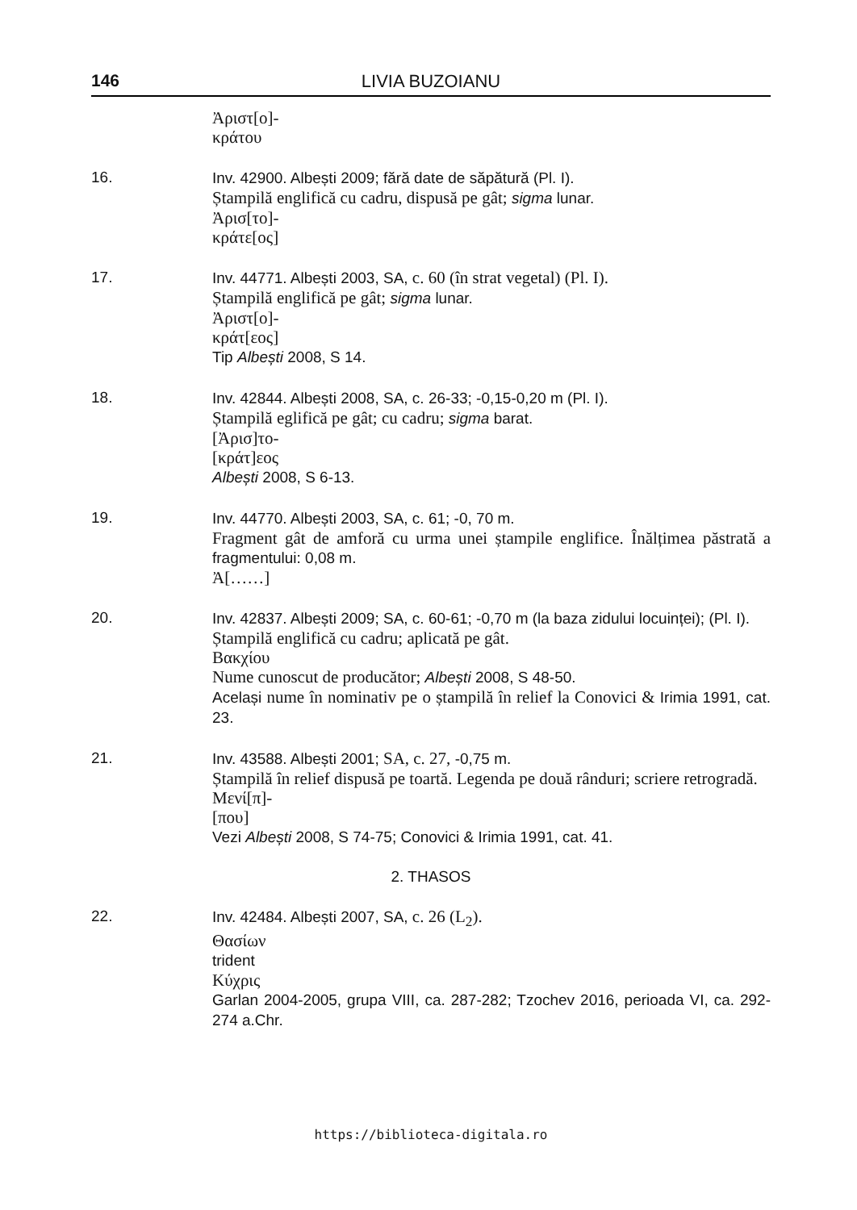146 LIVIA BUZOIANU
Ἀριστ[ο]-
κράτου
16. Inv. 42900. Albești 2009; fără date de săpătură (Pl. I).
Ștampilă englifică cu cadru, dispusă pe gât; sigma lunar.
Ἀρισ[το]-
κράτε[ος]
17. Inv. 44771. Albești 2003, SA, c. 60 (în strat vegetal) (Pl. I).
Ștampilă englifică pe gât; sigma lunar.
Ἀριστ[ο]-
κράτ[εος]
Tip Albești 2008, S 14.
18. Inv. 42844. Albești 2008, SA, c. 26-33; -0,15-0,20 m (Pl. I).
Ștampilă eglifică pe gât; cu cadru; sigma barat.
[Ἀρισ]το-
[κράτ]εος
Albești 2008, S 6-13.
19. Inv. 44770. Albești 2003, SA, c. 61; -0, 70 m.
Fragment gât de amforă cu urma unei ștampile englifice. Înălțimea păstrată a fragmentului: 0,08 m.
Ἀ[……]
20. Inv. 42837. Albești 2009; SA, c. 60-61; -0,70 m (la baza zidului locuinței); (Pl. I).
Ștampilă englifică cu cadru; aplicată pe gât.
Βακχίου
Nume cunoscut de producător; Albești 2008, S 48-50.
Același nume în nominativ pe o ștampilă în relief la Conovici & Irimia 1991, cat. 23.
21. Inv. 43588. Albești 2001; SA, c. 27, -0,75 m.
Ștampilă în relief dispusă pe toartă. Legenda pe două rânduri; scriere retrogradă.
Μενί[π]-
[που]
Vezi Albești 2008, S 74-75; Conovici & Irimia 1991, cat. 41.
2. THASOS
22. Inv. 42484. Albești 2007, SA, c. 26 (L<sub>2</sub>).
Θασίων
trident
Κύχρις
Garlan 2004-2005, grupa VIII, ca. 287-282; Tzochev 2016, perioada VI, ca. 292-274 a.Chr.
https://biblioteca-digitala.ro